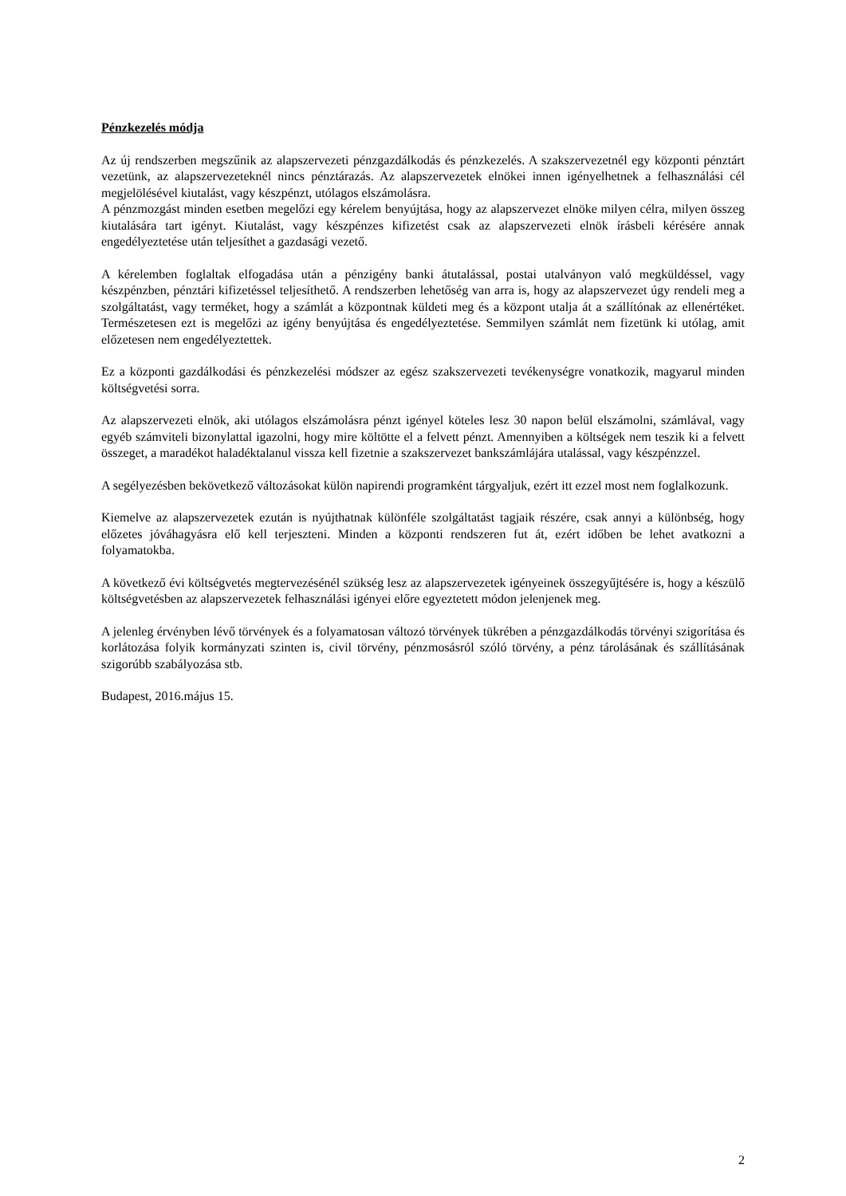Pénzkezelés módja
Az új rendszerben megszűnik az alapszervezeti pénzgazdálkodás és pénzkezelés. A szakszervezetnél egy központi pénztárt vezetünk, az alapszervezeteknél nincs pénztárazás. Az alapszervezetek elnökei innen igényelhetnek a felhasználási cél megjelölésével kiutalást, vagy készpénzt, utólagos elszámolásra.
A pénzmozgást minden esetben megelőzi egy kérelem benyújtása, hogy az alapszervezet elnöke milyen célra, milyen összeg kiutalására tart igényt. Kiutalást, vagy készpénzes kifizetést csak az alapszervezeti elnök írásbeli kérésére annak engedélyeztetése után teljesíthet a gazdasági vezető.
A kérelemben foglaltak elfogadása után a pénzigény banki átutalással, postai utalványon való megküldéssel, vagy készpénzben, pénztári kifizetéssel teljesíthető. A rendszerben lehetőség van arra is, hogy az alapszervezet úgy rendeli meg a szolgáltatást, vagy terméket, hogy a számlát a központnak küldeti meg és a központ utalja át a szállítónak az ellenértéket. Természetesen ezt is megelőzi az igény benyújtása és engedélyeztetése. Semmilyen számlát nem fizetünk ki utólag, amit előzetesen nem engedélyeztettek.
Ez a központi gazdálkodási és pénzkezelési módszer az egész szakszervezeti tevékenységre vonatkozik, magyarul minden költségvetési sorra.
Az alapszervezeti elnök, aki utólagos elszámolásra pénzt igényel köteles lesz 30 napon belül elszámolni, számlával, vagy egyéb számviteli bizonylattal igazolni, hogy mire költötte el a felvett pénzt. Amennyiben a költségek nem teszik ki a felvett összeget, a maradékot haladéktalanul vissza kell fizetnie a szakszervezet bankszámlájára utalással, vagy készpénzzel.
A segélyezésben bekövetkező változásokat külön napirendi programként tárgyaljuk, ezért itt ezzel most nem foglalkozunk.
Kiemelve az alapszervezetek ezután is nyújthatnak különféle szolgáltatást tagjaik részére, csak annyi a különbség, hogy előzetes jóváhagyásra elő kell terjeszteni. Minden a központi rendszeren fut át, ezért időben be lehet avatkozni a folyamatokba.
A következő évi költségvetés megtervezésénél szükség lesz az alapszervezetek igényeinek összegyűjtésére is, hogy a készülő költségvetésben az alapszervezetek felhasználási igényei előre egyeztetett módon jelenjenek meg.
A jelenleg érvényben lévő törvények és a folyamatosan változó törvények tükrében a pénzgazdálkodás törvényi szigorítása és korlátozása folyik kormányzati szinten is, civil törvény, pénzmosásról szóló törvény, a pénz tárolásának és szállításának szigorúbb szabályozása stb.
Budapest, 2016.május 15.
2